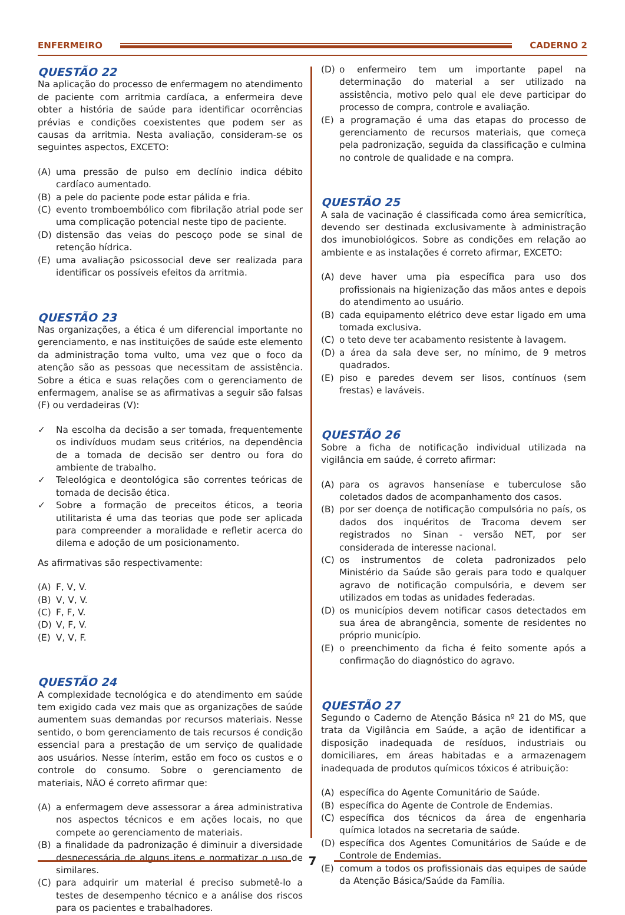ENFERMEIRO CADERNO 2
QUESTÃO 22
Na aplicação do processo de enfermagem no atendimento de paciente com arritmia cardíaca, a enfermeira deve obter a história de saúde para identificar ocorrências prévias e condições coexistentes que podem ser as causas da arritmia. Nesta avaliação, consideram-se os seguintes aspectos, EXCETO:
(A) uma pressão de pulso em declínio indica débito cardíaco aumentado.
(B) a pele do paciente pode estar pálida e fria.
(C) evento tromboembólico com fibrilação atrial pode ser uma complicação potencial neste tipo de paciente.
(D) distensão das veias do pescoço pode se sinal de retenção hídrica.
(E) uma avaliação psicossocial deve ser realizada para identificar os possíveis efeitos da arritmia.
QUESTÃO 23
Nas organizações, a ética é um diferencial importante no gerenciamento, e nas instituições de saúde este elemento da administração toma vulto, uma vez que o foco da atenção são as pessoas que necessitam de assistência. Sobre a ética e suas relações com o gerenciamento de enfermagem, analise se as afirmativas a seguir são falsas (F) ou verdadeiras (V):
✓ Na escolha da decisão a ser tomada, frequentemente os indivíduos mudam seus critérios, na dependência de a tomada de decisão ser dentro ou fora do ambiente de trabalho.
✓ Teleológica e deontológica são correntes teóricas de tomada de decisão ética.
✓ Sobre a formação de preceitos éticos, a teoria utilitarista é uma das teorias que pode ser aplicada para compreender a moralidade e refletir acerca do dilema e adoção de um posicionamento.
As afirmativas são respectivamente:
(A) F, V, V.
(B) V, V, V.
(C) F, F, V.
(D) V, F, V.
(E) V, V, F.
QUESTÃO 24
A complexidade tecnológica e do atendimento em saúde tem exigido cada vez mais que as organizações de saúde aumentem suas demandas por recursos materiais. Nesse sentido, o bom gerenciamento de tais recursos é condição essencial para a prestação de um serviço de qualidade aos usuários. Nesse ínterim, estão em foco os custos e o controle do consumo. Sobre o gerenciamento de materiais, NÃO é correto afirmar que:
(A) a enfermagem deve assessorar a área administrativa nos aspectos técnicos e em ações locais, no que compete ao gerenciamento de materiais.
(B) a finalidade da padronização é diminuir a diversidade desnecessária de alguns itens e normatizar o uso de similares.
(C) para adquirir um material é preciso submetê-lo a testes de desempenho técnico e a análise dos riscos para os pacientes e trabalhadores.
(D) o enfermeiro tem um importante papel na determinação do material a ser utilizado na assistência, motivo pelo qual ele deve participar do processo de compra, controle e avaliação.
(E) a programação é uma das etapas do processo de gerenciamento de recursos materiais, que começa pela padronização, seguida da classificação e culmina no controle de qualidade e na compra.
QUESTÃO 25
A sala de vacinação é classificada como área semicrítica, devendo ser destinada exclusivamente à administração dos imunobiológicos. Sobre as condições em relação ao ambiente e as instalações é correto afirmar, EXCETO:
(A) deve haver uma pia específica para uso dos profissionais na higienização das mãos antes e depois do atendimento ao usuário.
(B) cada equipamento elétrico deve estar ligado em uma tomada exclusiva.
(C) o teto deve ter acabamento resistente à lavagem.
(D) a área da sala deve ser, no mínimo, de 9 metros quadrados.
(E) piso e paredes devem ser lisos, contínuos (sem frestas) e laváveis.
QUESTÃO 26
Sobre a ficha de notificação individual utilizada na vigilância em saúde, é correto afirmar:
(A) para os agravos hanseníase e tuberculose são coletados dados de acompanhamento dos casos.
(B) por ser doença de notificação compulsória no país, os dados dos inquéritos de Tracoma devem ser registrados no Sinan - versão NET, por ser considerada de interesse nacional.
(C) os instrumentos de coleta padronizados pelo Ministério da Saúde são gerais para todo e qualquer agravo de notificação compulsória, e devem ser utilizados em todas as unidades federadas.
(D) os municípios devem notificar casos detectados em sua área de abrangência, somente de residentes no próprio município.
(E) o preenchimento da ficha é feito somente após a confirmação do diagnóstico do agravo.
QUESTÃO 27
Segundo o Caderno de Atenção Básica nº 21 do MS, que trata da Vigilância em Saúde, a ação de identificar a disposição inadequada de resíduos, industriais ou domiciliares, em áreas habitadas e a armazenagem inadequada de produtos químicos tóxicos é atribuição:
(A) específica do Agente Comunitário de Saúde.
(B) específica do Agente de Controle de Endemias.
(C) específica dos técnicos da área de engenharia química lotados na secretaria de saúde.
(D) específica dos Agentes Comunitários de Saúde e de Controle de Endemias.
(E) comum a todos os profissionais das equipes de saúde da Atenção Básica/Saúde da Família.
7